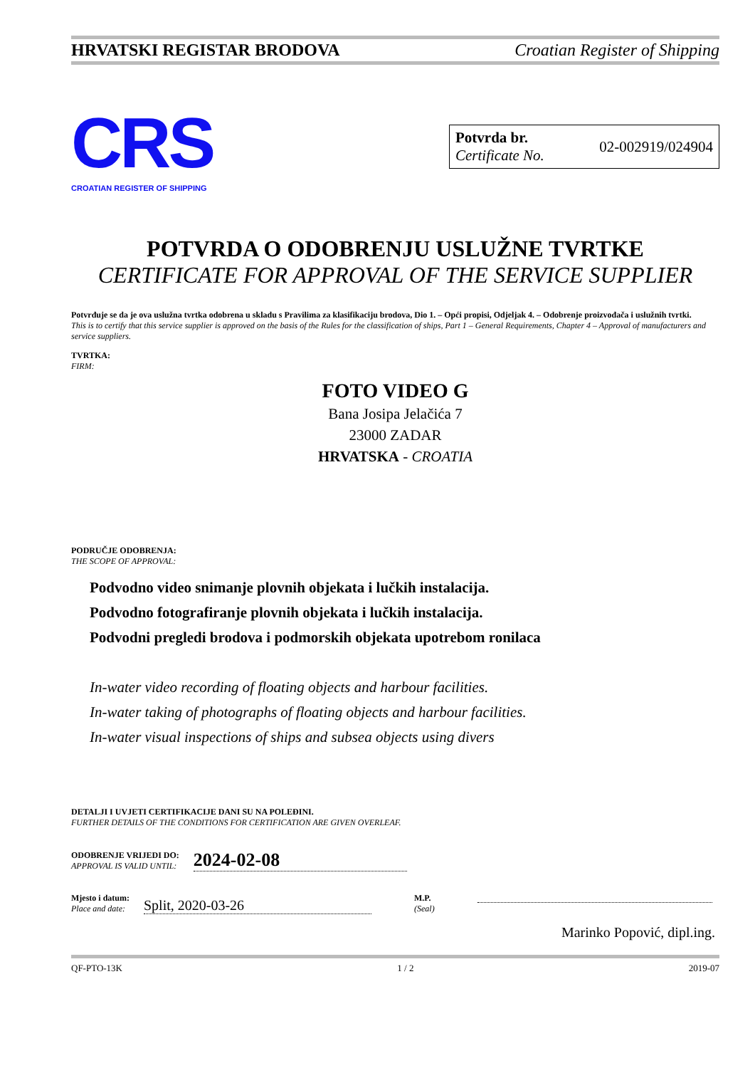HRVATSKI REGISTAR BRODOVA Croatian Register of Shipping
CRS
CROATIAN REGISTER OF SHIPPING
Potvrda br.
Certificate No.
02-002919/024904
POTVRDA O ODOBRENJU USLUŽNE TVRTKE
CERTIFICATE FOR APPROVAL OF THE SERVICE SUPPLIER
Potvrđuje se da je ova uslužna tvrtka odobrena u skladu s Pravilima za klasifikaciju brodova, Dio 1. – Opći propisi, Odjeljak 4. – Odobrenje proizvođača i uslužnih tvrtki.
This is to certify that this service supplier is approved on the basis of the Rules for the classification of ships, Part 1 – General Requirements, Chapter 4 – Approval of manufacturers and service suppliers.
TVRTKA:
FIRM:
FOTO VIDEO G
Bana Josipa Jelačića 7
23000 ZADAR
HRVATSKA - CROATIA
PODRUČJE ODOBRENJA:
THE SCOPE OF APPROVAL:
Podvodno video snimanje plovnih objekata i lučkih instalacija.
Podvodno fotografiranje plovnih objekata i lučkih instalacija.
Podvodni pregledi brodova i podmorskih objekata upotrebom ronilaca
In-water video recording of floating objects and harbour facilities.
In-water taking of photographs of floating objects and harbour facilities.
In-water visual inspections of ships and subsea objects using divers
DETALJI I UVJETI CERTIFIKACIJE DANI SU NA POLEĐINI.
FURTHER DETAILS OF THE CONDITIONS FOR CERTIFICATION ARE GIVEN OVERLEAF.
ODOBRENJE VRIJEDI DO:
APPROVAL IS VALID UNTIL:
2024-02-08
Mjesto i datum:
Place and date:
Split, 2020-03-26
M.P.
(Seal)
Marinko Popović, dipl.ing.
QF-PTO-13K 1 / 2 2019-07